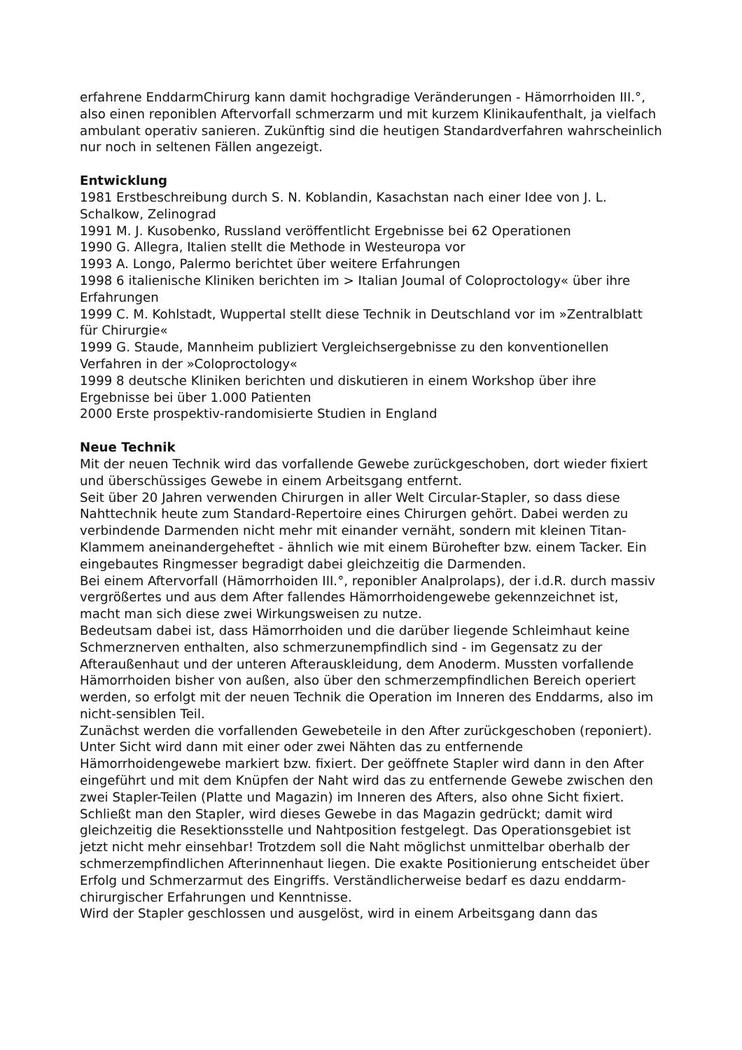erfahrene EnddarmChirurg kann damit hochgradige Veränderungen - Hämorrhoiden III.°, also einen reponiblen Aftervorfall schmerzarm und mit kurzem Klinikaufenthalt, ja vielfach ambulant operativ sanieren. Zukünftig sind die heutigen Standardverfahren wahrscheinlich nur noch in seltenen Fällen angezeigt.
Entwicklung
1981 Erstbeschreibung durch S. N. Koblandin, Kasachstan nach einer Idee von J. L. Schalkow, Zelinograd
1991 M. J. Kusobenko, Russland veröffentlicht Ergebnisse bei 62 Operationen
1990 G. Allegra, Italien stellt die Methode in Westeuropa vor
1993 A. Longo, Palermo berichtet über weitere Erfahrungen
1998 6 italienische Kliniken berichten im > Italian Joumal of Coloproctology« über ihre Erfahrungen
1999 C. M. Kohlstadt, Wuppertal stellt diese Technik in Deutschland vor im »Zentralblatt für Chirurgie«
1999 G. Staude, Mannheim publiziert Vergleichsergebnisse zu den konventionellen Verfahren in der »Coloproctology«
1999 8 deutsche Kliniken berichten und diskutieren in einem Workshop über ihre Ergebnisse bei über 1.000 Patienten
2000 Erste prospektiv-randomisierte Studien in England
Neue Technik
Mit der neuen Technik wird das vorfallende Gewebe zurückgeschoben, dort wieder fixiert und überschüssiges Gewebe in einem Arbeitsgang entfernt.
Seit über 20 Jahren verwenden Chirurgen in aller Welt Circular-Stapler, so dass diese Nahttechnik heute zum Standard-Repertoire eines Chirurgen gehört. Dabei werden zu verbindende Darmenden nicht mehr mit einander vernäht, sondern mit kleinen Titan-Klammem aneinandergeheftet - ähnlich wie mit einem Bürohefter bzw. einem Tacker. Ein eingebautes Ringmesser begradigt dabei gleichzeitig die Darmenden.
Bei einem Aftervorfall (Hämorrhoiden III.°, reponibler Analprolaps), der i.d.R. durch massiv vergrößertes und aus dem After fallendes Hämorrhoidengewebe gekennzeichnet ist, macht man sich diese zwei Wirkungsweisen zu nutze.
Bedeutsam dabei ist, dass Hämorrhoiden und die darüber liegende Schleimhaut keine Schmerznerven enthalten, also schmerzunempfindlich sind - im Gegensatz zu der Afteraußenhaut und der unteren Afterauskleidung, dem Anoderm. Mussten vorfallende Hämorrhoiden bisher von außen, also über den schmerzempfindlichen Bereich operiert werden, so erfolgt mit der neuen Technik die Operation im Inneren des Enddarms, also im nicht-sensiblen Teil.
Zunächst werden die vorfallenden Gewebeteile in den After zurückgeschoben (reponiert). Unter Sicht wird dann mit einer oder zwei Nähten das zu entfernende Hämorrhoidengewebe markiert bzw. fixiert. Der geöffnete Stapler wird dann in den After eingeführt und mit dem Knüpfen der Naht wird das zu entfernende Gewebe zwischen den zwei Stapler-Teilen (Platte und Magazin) im Inneren des Afters, also ohne Sicht fixiert.
Schließt man den Stapler, wird dieses Gewebe in das Magazin gedrückt; damit wird gleichzeitig die Resektionsstelle und Nahtposition festgelegt. Das Operationsgebiet ist jetzt nicht mehr einsehbar! Trotzdem soll die Naht möglichst unmittelbar oberhalb der schmerzempfindlichen Afterinnenhaut liegen. Die exakte Positionierung entscheidet über Erfolg und Schmerzarmut des Eingriffs. Verständlicherweise bedarf es dazu enddarm-chirurgischer Erfahrungen und Kenntnisse.
Wird der Stapler geschlossen und ausgelöst, wird in einem Arbeitsgang dann das